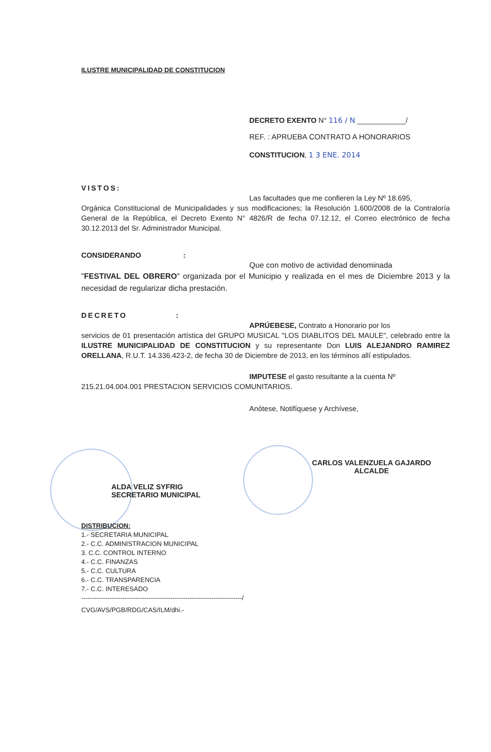ILUSTRE MUNICIPALIDAD DE CONSTITUCION
DECRETO EXENTO N° 116 / N ____________/
REF. : APRUEBA CONTRATO A HONORARIOS
CONSTITUCION, 1 3 ENE. 2014
VISTOS:
Las facultades que me confieren la Ley Nº 18.695,
Orgánica Constitucional de Municipalidades y sus modificaciones; la Resolución 1.600/2008 de la Contraloría General de la República, el Decreto Exento N° 4826/R de fecha 07.12.12, el Correo electrónico de fecha 30.12.2013 del Sr. Administrador Municipal.
CONSIDERANDO :
Que con motivo de actividad denominada
"FESTIVAL DEL OBRERO" organizada por el Municipio y realizada en el mes de Diciembre 2013 y la necesidad de regularizar dicha prestación.
DECRETO :
APRÚEBESE, Contrato a Honorario por los
servicios de 01 presentación artística del GRUPO MUSICAL "LOS DIABLITOS DEL MAULE", celebrado entre la ILUSTRE MUNICIPALIDAD DE CONSTITUCION y su representante Don LUIS ALEJANDRO RAMIREZ ORELLANA, R.U.T. 14.336.423-2, de fecha 30 de Diciembre de 2013, en los términos allí estipulados.
IMPUTESE el gasto resultante a la cuenta Nº
215.21.04.004.001 PRESTACION SERVICIOS COMUNITARIOS.
Anótese, Notifíquese y Archívese,
ALDA VELIZ SYFRIG
SECRETARIO MUNICIPAL
CARLOS VALENZUELA GAJARDO
ALCALDE
DISTRIBUCION:
1.- SECRETARIA MUNICIPAL
2.- C.C. ADMINISTRACION MUNICIPAL
3. C.C. CONTROL INTERNO
4.- C.C. FINANZAS
5.- C.C. CULTURA
6.- C.C. TRANSPARENCIA
7.- C.C. INTERESADO
--------------------------------------------------------------------------/
CVG/AVS/PGB/RDG/CAS/ILM/dhi.-